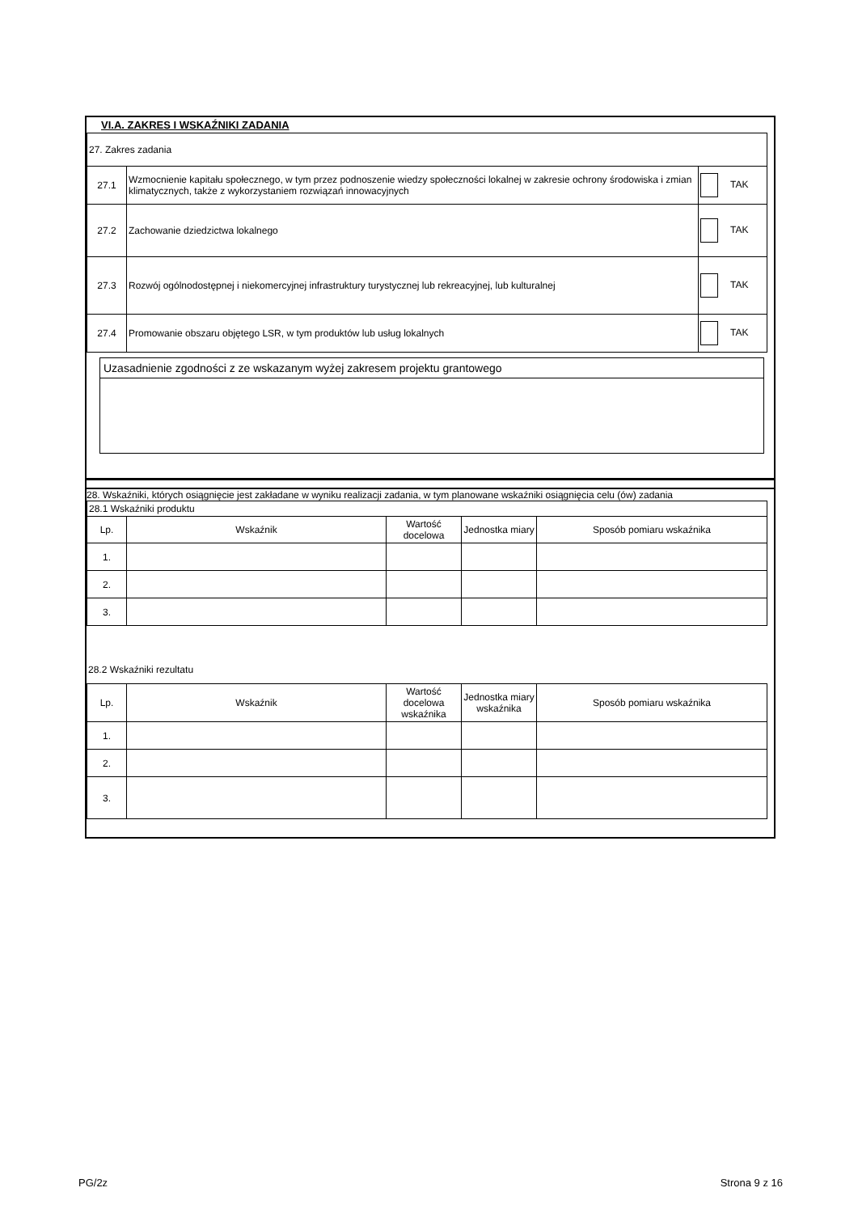VI.A. ZAKRES I WSKAŹNIKI ZADANIA
| 27. Zakres zadania | | |
| 27.1 | Wzmocnienie kapitału społecznego, w tym przez podnoszenie wiedzy społeczności lokalnej w zakresie ochrony środowiska i zmian klimatycznych, także z wykorzystaniem rozwiązań innowacyjnych | TAK |
| 27.2 | Zachowanie dziedzictwa lokalnego | TAK |
| 27.3 | Rozwój ogólnodostępnej i niekomercyjnej infrastruktury turystycznej lub rekreacyjnej, lub kulturalnej | TAK |
| 27.4 | Promowanie obszaru objętego LSR, w tym produktów lub usług lokalnych | TAK |
Uzasadnienie zgodności z ze wskazanym wyżej zakresem projektu grantowego
28. Wskaźniki, których osiągnięcie jest zakładane w wyniku realizacji zadania, w tym planowane wskaźniki osiągnięcia celu (ów) zadania
| 28.1 Wskaźniki produktu | | | | |
| Lp. | Wskaźnik | Wartość docelowa | Jednostka miary | Sposób pomiaru wskaźnika |
| 1. | | | | |
| 2. | | | | |
| 3. | | | | |
28.2 Wskaźniki rezultatu
| Lp. | Wskaźnik | Wartość docelowa wskaźnika | Jednostka miary wskaźnika | Sposób pomiaru wskaźnika |
| --- | --- | --- | --- | --- |
| 1. | | | | |
| 2. | | | | |
| 3. | | | | |
PG/2z Strona 9 z 16